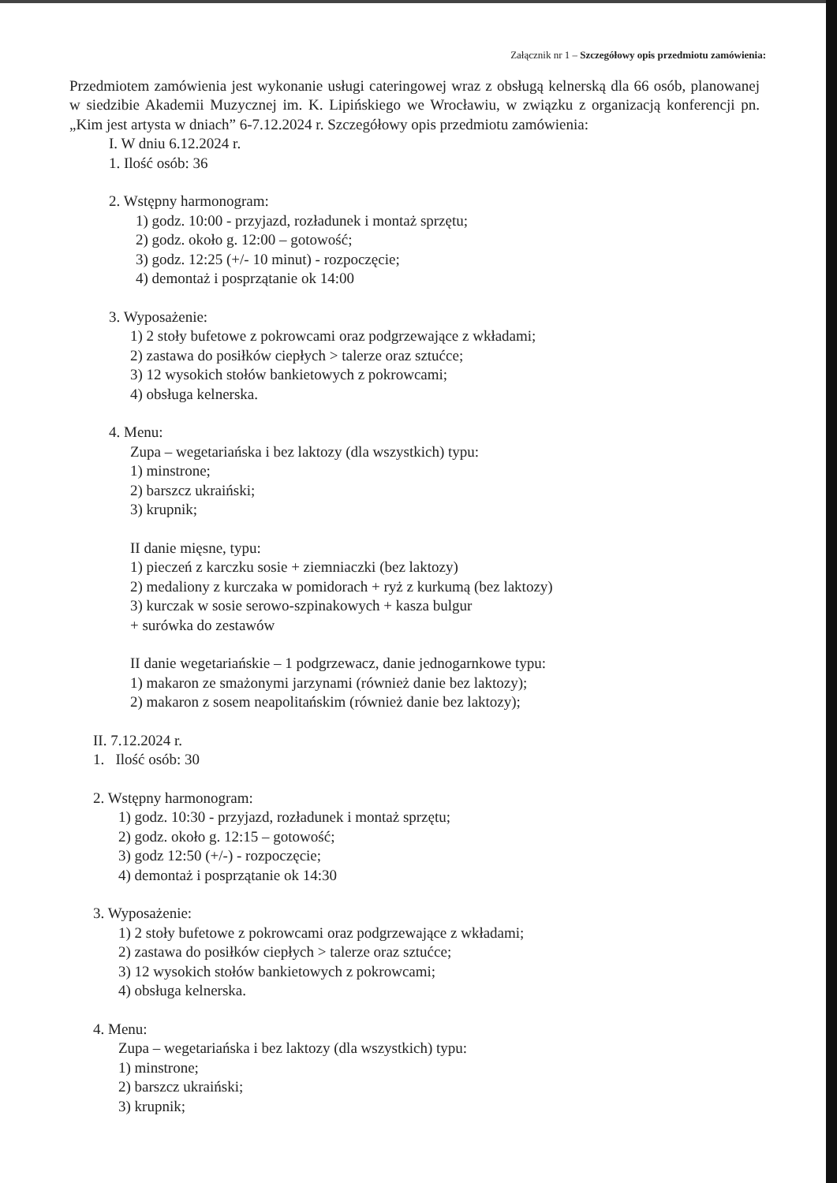Załącznik nr 1 – Szczegółowy opis przedmiotu zamówienia:
Przedmiotem zamówienia jest wykonanie usługi cateringowej wraz z obsługą kelnerską dla 66 osób, planowanej w siedzibie Akademii Muzycznej im. K. Lipińskiego we Wrocławiu, w związku z organizacją konferencji pn. „Kim jest artysta w dniach” 6-7.12.2024 r. Szczegółowy opis przedmiotu zamówienia:
I. W dniu 6.12.2024 r.
1. Ilość osób: 36
2. Wstępny harmonogram:
1) godz. 10:00 - przyjazd, rozładunek i montaż sprzętu;
2) godz. około g. 12:00 – gotowość;
3) godz. 12:25 (+/- 10 minut) - rozpoczęcie;
4) demontaż i posprzątanie ok 14:00
3. Wyposażenie:
1) 2 stoły bufetowe z pokrowcami oraz podgrzewające z wkładami;
2) zastawa do posiłków ciepłych > talerze oraz sztućce;
3) 12 wysokich stołów bankietowych z pokrowcami;
4) obsługa kelnerska.
4. Menu:
Zupa – wegetariańska i bez laktozy (dla wszystkich) typu:
1) minstrone;
2) barszcz ukraiński;
3) krupnik;
II danie mięsne, typu:
1) pieczeń z karczku sosie + ziemniaczki (bez laktozy)
2) medaliony z kurczaka w pomidorach + ryż z kurkumą (bez laktozy)
3) kurczak w sosie serowo-szpinakowych + kasza bulgur
+ surówka do zestawów
II danie wegetariańskie – 1 podgrzewacz, danie jednogarnkowe typu:
1) makaron ze smażonymi jarzynami (również danie bez laktozy);
2) makaron z sosem neapolitańskim (również danie bez laktozy);
II. 7.12.2024 r.
1. Ilość osób: 30
2. Wstępny harmonogram:
1) godz. 10:30 - przyjazd, rozładunek i montaż sprzętu;
2) godz. około g. 12:15 – gotowość;
3) godz 12:50 (+/-) - rozpoczęcie;
4) demontaż i posprzątanie ok 14:30
3. Wyposażenie:
1) 2 stoły bufetowe z pokrowcami oraz podgrzewające z wkładami;
2) zastawa do posiłków ciepłych > talerze oraz sztućce;
3) 12 wysokich stołów bankietowych z pokrowcami;
4) obsługa kelnerska.
4. Menu:
Zupa – wegetariańska i bez laktozy (dla wszystkich) typu:
1) minstrone;
2) barszcz ukraiński;
3) krupnik;